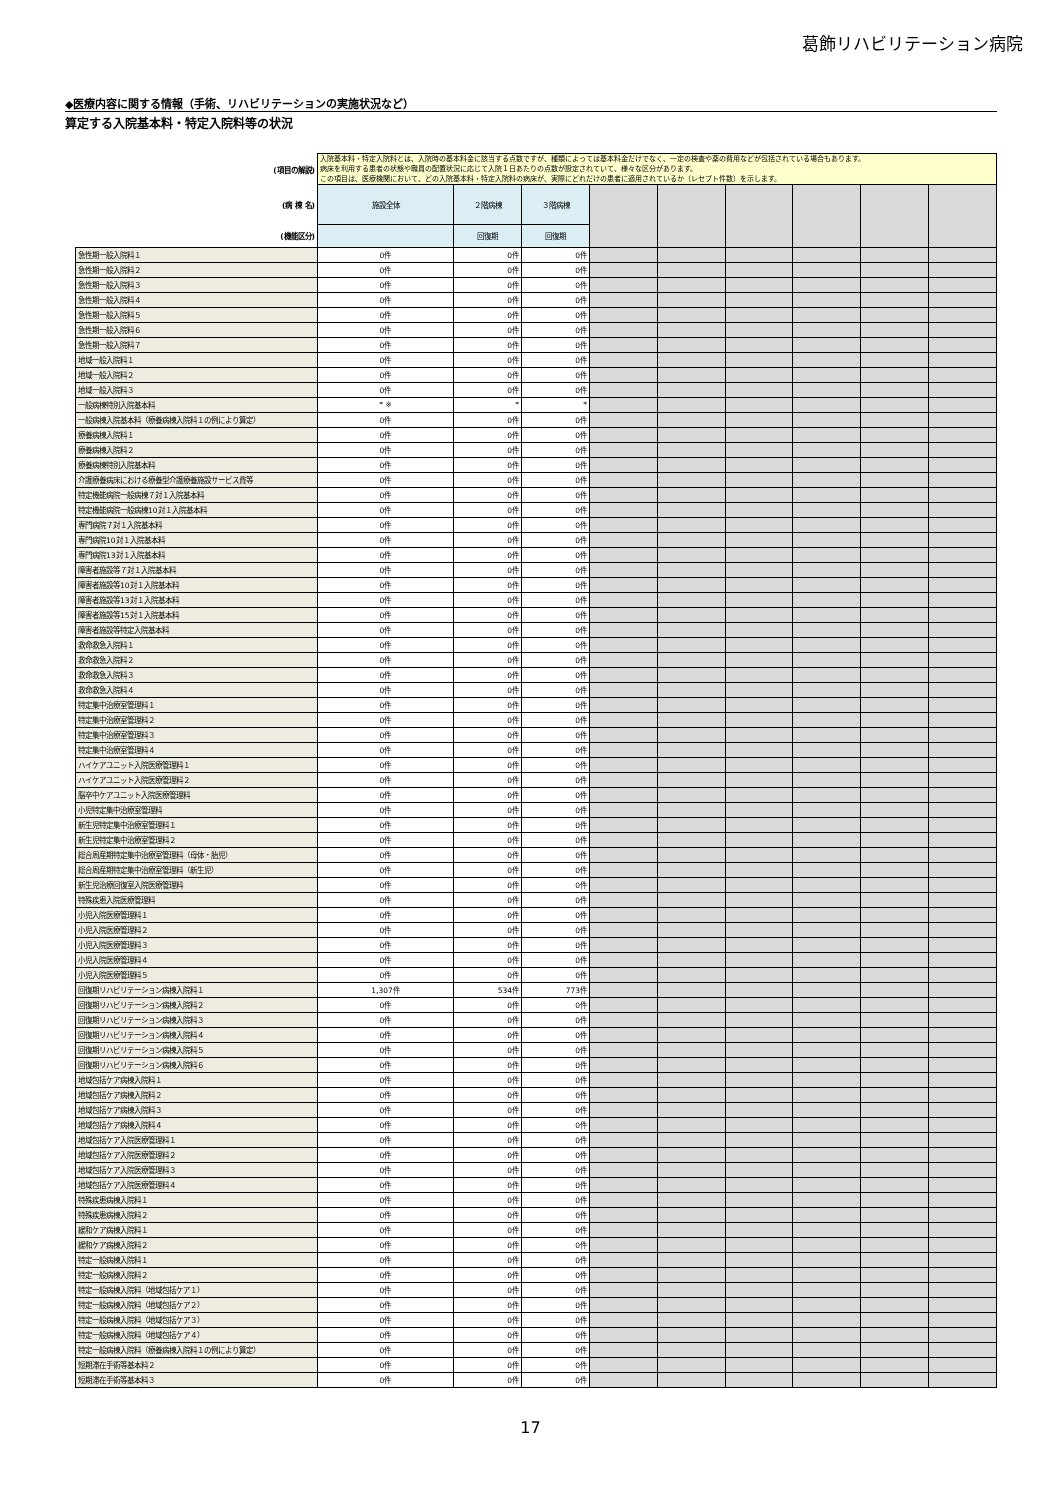葛飾リハビリテーション病院
◆医療内容に関する情報（手術、リハビリテーションの実施状況など）
算定する入院基本料・特定入院料等の状況
| (項目の解説) | 入院基本料・特定入院料とは、入院時の基本料金に該当する点数ですが、種類によっては基本料金だけでなく、一定の検査や薬の費用などが包括されている場合もあります。 病床を利用する患者の状態や職員の配置状況に応じて入院１日あたりの点数が設定されていて、様々な区分があります。 この項目は、医療機関において、どの入院基本料・特定入院料の病床が、実際にどれだけの患者に適用されているか（レセプト件数）を示します。 | | | | | | | | |
| (病 棟 名) | 施設全体 | ２階病棟 | ３階病棟 | | | | | | |
| (機能区分) | | 回復期 | 回復期 | | | | | | |
| 急性期一般入院料１ | 0件 | 0件 | 0件 | | | | | | |
| 急性期一般入院料２ | 0件 | 0件 | 0件 | | | | | | |
| 急性期一般入院料３ | 0件 | 0件 | 0件 | | | | | | |
| 急性期一般入院料４ | 0件 | 0件 | 0件 | | | | | | |
| 急性期一般入院料５ | 0件 | 0件 | 0件 | | | | | | |
| 急性期一般入院料６ | 0件 | 0件 | 0件 | | | | | | |
| 急性期一般入院料７ | 0件 | 0件 | 0件 | | | | | | |
| 地域一般入院料１ | 0件 | 0件 | 0件 | | | | | | |
| 地域一般入院料２ | 0件 | 0件 | 0件 | | | | | | |
| 地域一般入院料３ | 0件 | 0件 | 0件 | | | | | | |
| 一般病棟特別入院基本料 | * ※ | * | * | | | | | | |
| 一般病棟入院基本料（療養病棟入院料１の例により算定） | 0件 | 0件 | 0件 | | | | | | |
| 療養病棟入院料１ | 0件 | 0件 | 0件 | | | | | | |
| 療養病棟入院料２ | 0件 | 0件 | 0件 | | | | | | |
| 療養病棟特別入院基本料 | 0件 | 0件 | 0件 | | | | | | |
| 介護療養病床における療養型介護療養施設サービス費等 | 0件 | 0件 | 0件 | | | | | | |
| 特定機能病院一般病棟７対１入院基本料 | 0件 | 0件 | 0件 | | | | | | |
| 特定機能病院一般病棟10対１入院基本料 | 0件 | 0件 | 0件 | | | | | | |
| 専門病院７対１入院基本料 | 0件 | 0件 | 0件 | | | | | | |
| 専門病院10対１入院基本料 | 0件 | 0件 | 0件 | | | | | | |
| 専門病院13対１入院基本料 | 0件 | 0件 | 0件 | | | | | | |
| 障害者施設等７対１入院基本料 | 0件 | 0件 | 0件 | | | | | | |
| 障害者施設等10対１入院基本料 | 0件 | 0件 | 0件 | | | | | | |
| 障害者施設等13対１入院基本料 | 0件 | 0件 | 0件 | | | | | | |
| 障害者施設等15対１入院基本料 | 0件 | 0件 | 0件 | | | | | | |
| 障害者施設等特定入院基本料 | 0件 | 0件 | 0件 | | | | | | |
| 救命救急入院料１ | 0件 | 0件 | 0件 | | | | | | |
| 救命救急入院料２ | 0件 | 0件 | 0件 | | | | | | |
| 救命救急入院料３ | 0件 | 0件 | 0件 | | | | | | |
| 救命救急入院料４ | 0件 | 0件 | 0件 | | | | | | |
| 特定集中治療室管理料１ | 0件 | 0件 | 0件 | | | | | | |
| 特定集中治療室管理料２ | 0件 | 0件 | 0件 | | | | | | |
| 特定集中治療室管理料３ | 0件 | 0件 | 0件 | | | | | | |
| 特定集中治療室管理料４ | 0件 | 0件 | 0件 | | | | | | |
| ハイケアユニット入院医療管理料１ | 0件 | 0件 | 0件 | | | | | | |
| ハイケアユニット入院医療管理料２ | 0件 | 0件 | 0件 | | | | | | |
| 脳卒中ケアユニット入院医療管理料 | 0件 | 0件 | 0件 | | | | | | |
| 小児特定集中治療室管理料 | 0件 | 0件 | 0件 | | | | | | |
| 新生児特定集中治療室管理料１ | 0件 | 0件 | 0件 | | | | | | |
| 新生児特定集中治療室管理料２ | 0件 | 0件 | 0件 | | | | | | |
| 総合周産期特定集中治療室管理料（母体・胎児） | 0件 | 0件 | 0件 | | | | | | |
| 総合周産期特定集中治療室管理料（新生児） | 0件 | 0件 | 0件 | | | | | | |
| 新生児治療回復室入院医療管理料 | 0件 | 0件 | 0件 | | | | | | |
| 特殊疾患入院医療管理料 | 0件 | 0件 | 0件 | | | | | | |
| 小児入院医療管理料１ | 0件 | 0件 | 0件 | | | | | | |
| 小児入院医療管理料２ | 0件 | 0件 | 0件 | | | | | | |
| 小児入院医療管理料３ | 0件 | 0件 | 0件 | | | | | | |
| 小児入院医療管理料４ | 0件 | 0件 | 0件 | | | | | | |
| 小児入院医療管理料５ | 0件 | 0件 | 0件 | | | | | | |
| 回復期リハビリテーション病棟入院料１ | 1,307件 | 534件 | 773件 | | | | | | |
| 回復期リハビリテーション病棟入院料２ | 0件 | 0件 | 0件 | | | | | | |
| 回復期リハビリテーション病棟入院料３ | 0件 | 0件 | 0件 | | | | | | |
| 回復期リハビリテーション病棟入院料４ | 0件 | 0件 | 0件 | | | | | | |
| 回復期リハビリテーション病棟入院料５ | 0件 | 0件 | 0件 | | | | | | |
| 回復期リハビリテーション病棟入院料６ | 0件 | 0件 | 0件 | | | | | | |
| 地域包括ケア病棟入院料１ | 0件 | 0件 | 0件 | | | | | | |
| 地域包括ケア病棟入院料２ | 0件 | 0件 | 0件 | | | | | | |
| 地域包括ケア病棟入院料３ | 0件 | 0件 | 0件 | | | | | | |
| 地域包括ケア病棟入院料４ | 0件 | 0件 | 0件 | | | | | | |
| 地域包括ケア入院医療管理料１ | 0件 | 0件 | 0件 | | | | | | |
| 地域包括ケア入院医療管理料２ | 0件 | 0件 | 0件 | | | | | | |
| 地域包括ケア入院医療管理料３ | 0件 | 0件 | 0件 | | | | | | |
| 地域包括ケア入院医療管理料４ | 0件 | 0件 | 0件 | | | | | | |
| 特殊疾患病棟入院料１ | 0件 | 0件 | 0件 | | | | | | |
| 特殊疾患病棟入院料２ | 0件 | 0件 | 0件 | | | | | | |
| 緩和ケア病棟入院料１ | 0件 | 0件 | 0件 | | | | | | |
| 緩和ケア病棟入院料２ | 0件 | 0件 | 0件 | | | | | | |
| 特定一般病棟入院料１ | 0件 | 0件 | 0件 | | | | | | |
| 特定一般病棟入院料２ | 0件 | 0件 | 0件 | | | | | | |
| 特定一般病棟入院料（地域包括ケア１） | 0件 | 0件 | 0件 | | | | | | |
| 特定一般病棟入院料（地域包括ケア２） | 0件 | 0件 | 0件 | | | | | | |
| 特定一般病棟入院料（地域包括ケア３） | 0件 | 0件 | 0件 | | | | | | |
| 特定一般病棟入院料（地域包括ケア４） | 0件 | 0件 | 0件 | | | | | | |
| 特定一般病棟入院料（療養病棟入院料１の例により算定） | 0件 | 0件 | 0件 | | | | | | |
| 短期滞在手術等基本料２ | 0件 | 0件 | 0件 | | | | | | |
| 短期滞在手術等基本料３ | 0件 | 0件 | 0件 | | | | | | |
17